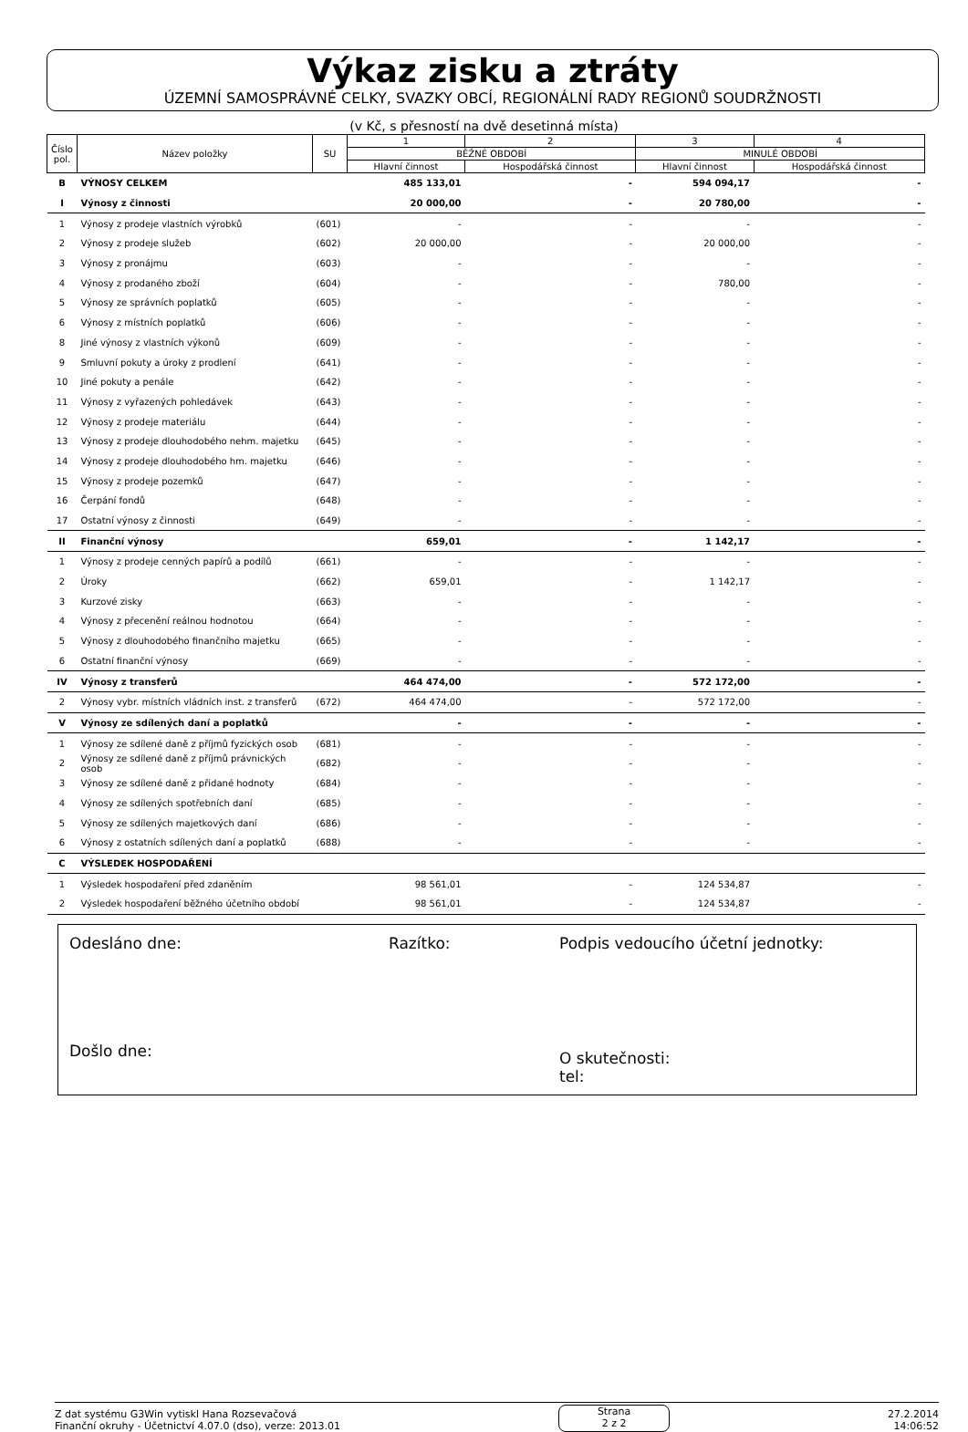Výkaz zisku a ztráty
ÚZEMNÍ SAMOSPRÁVNÉ CELKY, SVAZKY OBCÍ, REGIONÁLNÍ RADY REGIONŮ SOUDRŽNOSTI
(v Kč, s přesností na dvě desetinná místa)
| Číslo pol. | Název položky | SU | 1 | 2 | 3 | 4 |
| --- | --- | --- | --- | --- | --- | --- |
| | | | BĚŽNÉ OBDOBÍ | | MINULÉ OBDOBÍ | |
| | | | Hlavní činnost | Hospodářská činnost | Hlavní činnost | Hospodářská činnost |
| B | VÝNOSY CELKEM | | 485 133,01 | - | 594 094,17 | - |
| I | Výnosy z činnosti | | 20 000,00 | - | 20 780,00 | - |
| 1 | Výnosy z prodeje vlastních výrobků | (601) | - | - | - | - |
| 2 | Výnosy z prodeje služeb | (602) | 20 000,00 | - | 20 000,00 | - |
| 3 | Výnosy z pronájmu | (603) | - | - | - | - |
| 4 | Výnosy z prodaného zboží | (604) | - | - | 780,00 | - |
| 5 | Výnosy ze správních poplatků | (605) | - | - | - | - |
| 6 | Výnosy z místních poplatků | (606) | - | - | - | - |
| 8 | Jiné výnosy z vlastních výkonů | (609) | - | - | - | - |
| 9 | Smluvní pokuty a úroky z prodlení | (641) | - | - | - | - |
| 10 | Jiné pokuty a penále | (642) | - | - | - | - |
| 11 | Výnosy z vyřazených pohledávek | (643) | - | - | - | - |
| 12 | Výnosy z prodeje materiálu | (644) | - | - | - | - |
| 13 | Výnosy z prodeje dlouhodobého nehm. majetku | (645) | - | - | - | - |
| 14 | Výnosy z prodeje dlouhodobého hm. majetku | (646) | - | - | - | - |
| 15 | Výnosy z prodeje pozemků | (647) | - | - | - | - |
| 16 | Čerpání fondů | (648) | - | - | - | - |
| 17 | Ostatní výnosy z činnosti | (649) | - | - | - | - |
| II | Finanční výnosy | | 659,01 | - | 1 142,17 | - |
| 1 | Výnosy z prodeje cenných papírů a podílů | (661) | - | - | - | - |
| 2 | Úroky | (662) | 659,01 | - | 1 142,17 | - |
| 3 | Kurzové zisky | (663) | - | - | - | - |
| 4 | Výnosy z přecenění reálnou hodnotou | (664) | - | - | - | - |
| 5 | Výnosy z dlouhodobého finančního majetku | (665) | - | - | - | - |
| 6 | Ostatní finanční výnosy | (669) | - | - | - | - |
| IV | Výnosy z transferů | | 464 474,00 | - | 572 172,00 | - |
| 2 | Výnosy vybr. místních vládních inst. z transferů | (672) | 464 474,00 | - | 572 172,00 | - |
| V | Výnosy ze sdílených daní a poplatků | | - | - | - | - |
| 1 | Výnosy ze sdílené daně z příjmů fyzických osob | (681) | - | - | - | - |
| 2 | Výnosy ze sdílené daně z příjmů právnických osob | (682) | - | - | - | - |
| 3 | Výnosy ze sdílené daně z přidané hodnoty | (684) | - | - | - | - |
| 4 | Výnosy ze sdílených spotřebních daní | (685) | - | - | - | - |
| 5 | Výnosy ze sdílených majetkových daní | (686) | - | - | - | - |
| 6 | Výnosy z ostatních sdílených daní a poplatků | (688) | - | - | - | - |
| C | VÝSLEDEK HOSPODAŘENÍ | | | | | |
| 1 | Výsledek hospodaření před zdaněním | | 98 561,01 | - | 124 534,87 | - |
| 2 | Výsledek hospodaření běžného účetního období | | 98 561,01 | - | 124 534,87 | - |
Odesláno dne:
Došlo dne:
Razítko:
Podpis vedoucího účetní jednotky:
O skutečnosti:
tel:
Z dat systému G3Win vytiskl Hana Rozsevačová
Finanční okruhy - Účetnictví 4.07.0 (dso), verze: 2013.01
Strana
2 z 2
27.2.2014
14:06:52